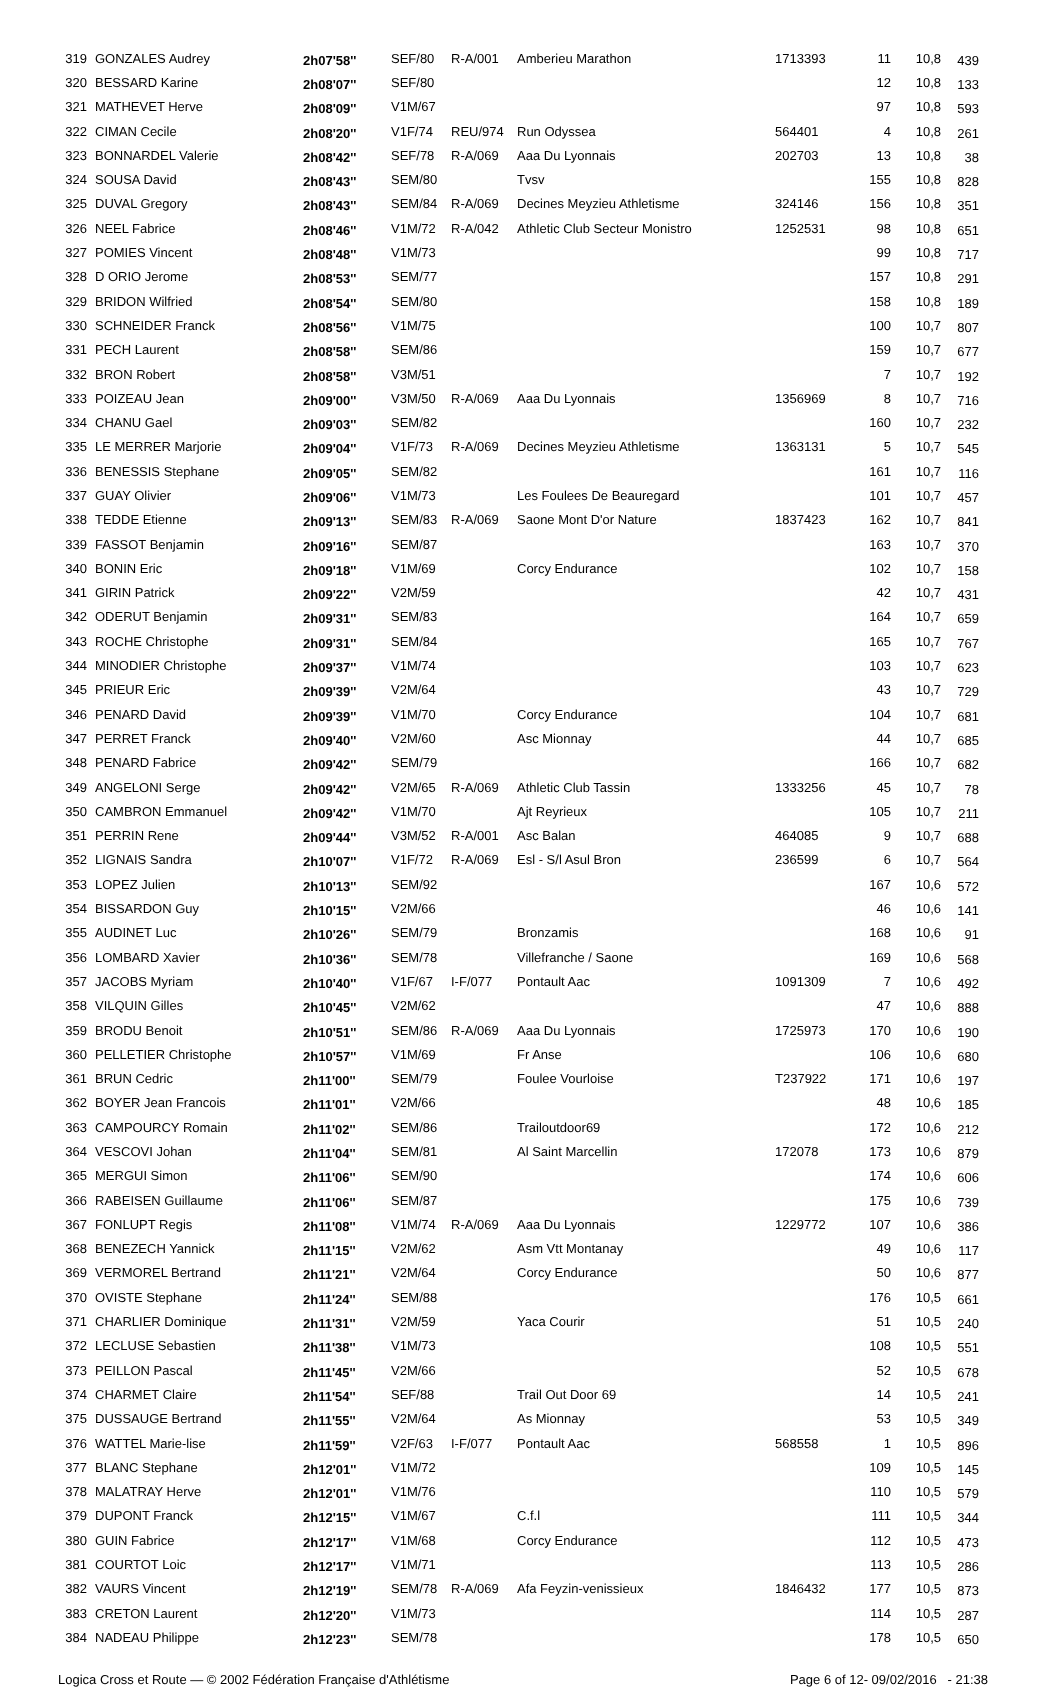| 319 | GONZALES Audrey | 2h07'58'' | SEF/80 | R-A/001 | Amberieu Marathon | 1713393 | 11 | 10,8 | 439 |
| 320 | BESSARD Karine | 2h08'07'' | SEF/80 | | | | 12 | 10,8 | 133 |
| 321 | MATHEVET Herve | 2h08'09'' | V1M/67 | | | | 97 | 10,8 | 593 |
| 322 | CIMAN Cecile | 2h08'20'' | V1F/74 | REU/974 | Run Odyssea | 564401 | 4 | 10,8 | 261 |
| 323 | BONNARDEL Valerie | 2h08'42'' | SEF/78 | R-A/069 | Aaa Du Lyonnais | 202703 | 13 | 10,8 | 38 |
| 324 | SOUSA David | 2h08'43'' | SEM/80 | | Tvsv | | 155 | 10,8 | 828 |
| 325 | DUVAL Gregory | 2h08'43'' | SEM/84 | R-A/069 | Decines Meyzieu Athletisme | 324146 | 156 | 10,8 | 351 |
| 326 | NEEL Fabrice | 2h08'46'' | V1M/72 | R-A/042 | Athletic Club Secteur Monistro | 1252531 | 98 | 10,8 | 651 |
| 327 | POMIES Vincent | 2h08'48'' | V1M/73 | | | | 99 | 10,8 | 717 |
| 328 | D ORIO Jerome | 2h08'53'' | SEM/77 | | | | 157 | 10,8 | 291 |
| 329 | BRIDON Wilfried | 2h08'54'' | SEM/80 | | | | 158 | 10,8 | 189 |
| 330 | SCHNEIDER Franck | 2h08'56'' | V1M/75 | | | | 100 | 10,7 | 807 |
| 331 | PECH Laurent | 2h08'58'' | SEM/86 | | | | 159 | 10,7 | 677 |
| 332 | BRON Robert | 2h08'58'' | V3M/51 | | | | 7 | 10,7 | 192 |
| 333 | POIZEAU Jean | 2h09'00'' | V3M/50 | R-A/069 | Aaa Du Lyonnais | 1356969 | 8 | 10,7 | 716 |
| 334 | CHANU Gael | 2h09'03'' | SEM/82 | | | | 160 | 10,7 | 232 |
| 335 | LE MERRER Marjorie | 2h09'04'' | V1F/73 | R-A/069 | Decines Meyzieu Athletisme | 1363131 | 5 | 10,7 | 545 |
| 336 | BENESSIS Stephane | 2h09'05'' | SEM/82 | | | | 161 | 10,7 | 116 |
| 337 | GUAY Olivier | 2h09'06'' | V1M/73 | | Les Foulees De Beauregard | | 101 | 10,7 | 457 |
| 338 | TEDDE Etienne | 2h09'13'' | SEM/83 | R-A/069 | Saone Mont D'or Nature | 1837423 | 162 | 10,7 | 841 |
| 339 | FASSOT Benjamin | 2h09'16'' | SEM/87 | | | | 163 | 10,7 | 370 |
| 340 | BONIN Eric | 2h09'18'' | V1M/69 | | Corcy Endurance | | 102 | 10,7 | 158 |
| 341 | GIRIN Patrick | 2h09'22'' | V2M/59 | | | | 42 | 10,7 | 431 |
| 342 | ODERUT Benjamin | 2h09'31'' | SEM/83 | | | | 164 | 10,7 | 659 |
| 343 | ROCHE Christophe | 2h09'31'' | SEM/84 | | | | 165 | 10,7 | 767 |
| 344 | MINODIER Christophe | 2h09'37'' | V1M/74 | | | | 103 | 10,7 | 623 |
| 345 | PRIEUR Eric | 2h09'39'' | V2M/64 | | | | 43 | 10,7 | 729 |
| 346 | PENARD David | 2h09'39'' | V1M/70 | | Corcy Endurance | | 104 | 10,7 | 681 |
| 347 | PERRET Franck | 2h09'40'' | V2M/60 | | Asc Mionnay | | 44 | 10,7 | 685 |
| 348 | PENARD Fabrice | 2h09'42'' | SEM/79 | | | | 166 | 10,7 | 682 |
| 349 | ANGELONI Serge | 2h09'42'' | V2M/65 | R-A/069 | Athletic Club Tassin | 1333256 | 45 | 10,7 | 78 |
| 350 | CAMBRON Emmanuel | 2h09'42'' | V1M/70 | | Ajt Reyrieux | | 105 | 10,7 | 211 |
| 351 | PERRIN Rene | 2h09'44'' | V3M/52 | R-A/001 | Asc Balan | 464085 | 9 | 10,7 | 688 |
| 352 | LIGNAIS Sandra | 2h10'07'' | V1F/72 | R-A/069 | Esl - S/l Asul Bron | 236599 | 6 | 10,7 | 564 |
| 353 | LOPEZ Julien | 2h10'13'' | SEM/92 | | | | 167 | 10,6 | 572 |
| 354 | BISSARDON Guy | 2h10'15'' | V2M/66 | | | | 46 | 10,6 | 141 |
| 355 | AUDINET Luc | 2h10'26'' | SEM/79 | | Bronzamis | | 168 | 10,6 | 91 |
| 356 | LOMBARD Xavier | 2h10'36'' | SEM/78 | | Villefranche / Saone | | 169 | 10,6 | 568 |
| 357 | JACOBS Myriam | 2h10'40'' | V1F/67 | I-F/077 | Pontault Aac | 1091309 | 7 | 10,6 | 492 |
| 358 | VILQUIN Gilles | 2h10'45'' | V2M/62 | | | | 47 | 10,6 | 888 |
| 359 | BRODU Benoit | 2h10'51'' | SEM/86 | R-A/069 | Aaa Du Lyonnais | 1725973 | 170 | 10,6 | 190 |
| 360 | PELLETIER Christophe | 2h10'57'' | V1M/69 | | Fr Anse | | 106 | 10,6 | 680 |
| 361 | BRUN Cedric | 2h11'00'' | SEM/79 | | Foulee Vourloise | T237922 | 171 | 10,6 | 197 |
| 362 | BOYER Jean Francois | 2h11'01'' | V2M/66 | | | | 48 | 10,6 | 185 |
| 363 | CAMPOURCY Romain | 2h11'02'' | SEM/86 | | Trailoutdoor69 | | 172 | 10,6 | 212 |
| 364 | VESCOVI Johan | 2h11'04'' | SEM/81 | | Al Saint Marcellin | 172078 | 173 | 10,6 | 879 |
| 365 | MERGUI Simon | 2h11'06'' | SEM/90 | | | | 174 | 10,6 | 606 |
| 366 | RABEISEN Guillaume | 2h11'06'' | SEM/87 | | | | 175 | 10,6 | 739 |
| 367 | FONLUPT Regis | 2h11'08'' | V1M/74 | R-A/069 | Aaa Du Lyonnais | 1229772 | 107 | 10,6 | 386 |
| 368 | BENEZECH Yannick | 2h11'15'' | V2M/62 | | Asm Vtt Montanay | | 49 | 10,6 | 117 |
| 369 | VERMOREL Bertrand | 2h11'21'' | V2M/64 | | Corcy Endurance | | 50 | 10,6 | 877 |
| 370 | OVISTE Stephane | 2h11'24'' | SEM/88 | | | | 176 | 10,5 | 661 |
| 371 | CHARLIER Dominique | 2h11'31'' | V2M/59 | | Yaca Courir | | 51 | 10,5 | 240 |
| 372 | LECLUSE Sebastien | 2h11'38'' | V1M/73 | | | | 108 | 10,5 | 551 |
| 373 | PEILLON Pascal | 2h11'45'' | V2M/66 | | | | 52 | 10,5 | 678 |
| 374 | CHARMET Claire | 2h11'54'' | SEF/88 | | Trail Out Door 69 | | 14 | 10,5 | 241 |
| 375 | DUSSAUGE Bertrand | 2h11'55'' | V2M/64 | | As Mionnay | | 53 | 10,5 | 349 |
| 376 | WATTEL Marie-lise | 2h11'59'' | V2F/63 | I-F/077 | Pontault Aac | 568558 | 1 | 10,5 | 896 |
| 377 | BLANC Stephane | 2h12'01'' | V1M/72 | | | | 109 | 10,5 | 145 |
| 378 | MALATRAY Herve | 2h12'01'' | V1M/76 | | | | 110 | 10,5 | 579 |
| 379 | DUPONT Franck | 2h12'15'' | V1M/67 | | C.f.l | | 111 | 10,5 | 344 |
| 380 | GUIN Fabrice | 2h12'17'' | V1M/68 | | Corcy Endurance | | 112 | 10,5 | 473 |
| 381 | COURTOT Loic | 2h12'17'' | V1M/71 | | | | 113 | 10,5 | 286 |
| 382 | VAURS Vincent | 2h12'19'' | SEM/78 | R-A/069 | Afa Feyzin-venissieux | 1846432 | 177 | 10,5 | 873 |
| 383 | CRETON Laurent | 2h12'20'' | V1M/73 | | | | 114 | 10,5 | 287 |
| 384 | NADEAU Philippe | 2h12'23'' | SEM/78 | | | | 178 | 10,5 | 650 |
Logica Cross et Route — © 2002 Fédération Française d'Athlétisme Page 6 of 12- 09/02/2016 - 21:38